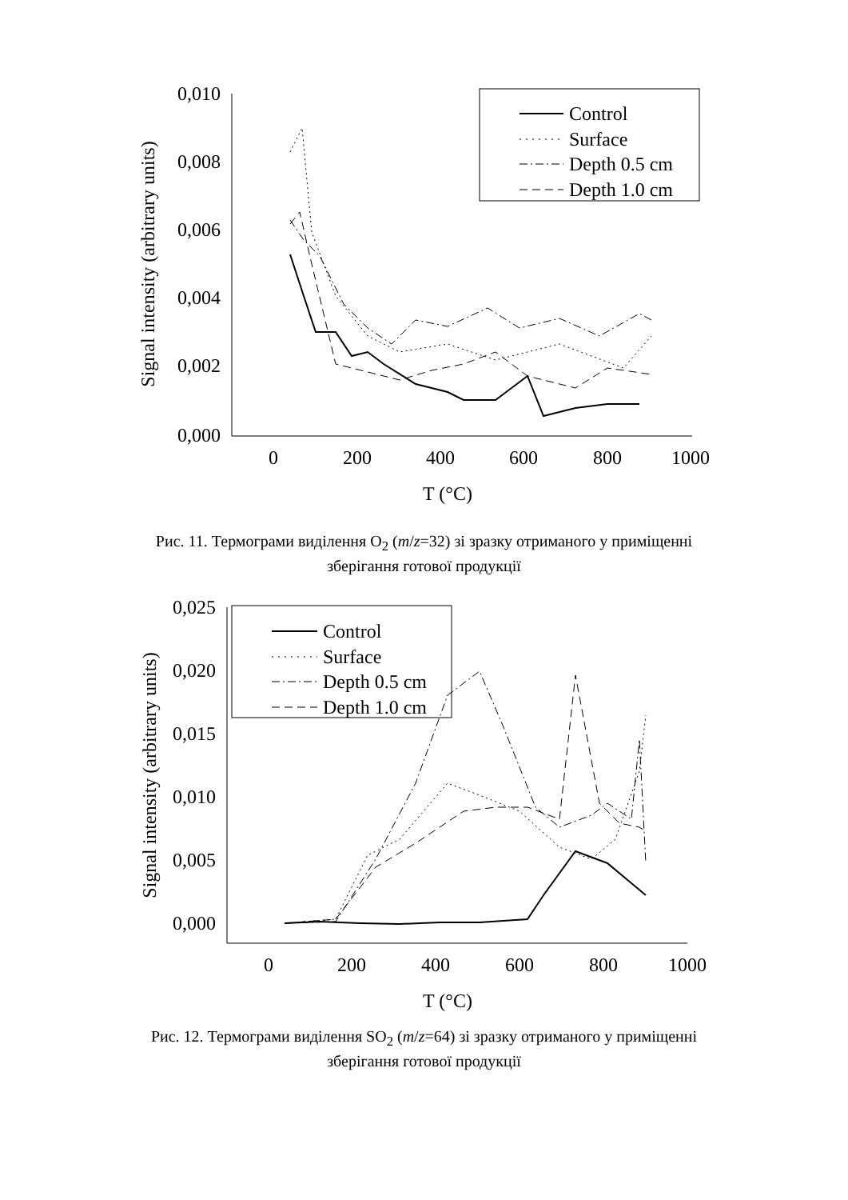0,010
0,008
0,006
0,004
0,002
0,000
0
200
400
600
800
1000
T (°C)
Signal intensity (arbitrary units)
Control
Surface
Depth 0.5 cm
Depth 1.0 cm
Рис. 11. Термограми виділення O<sub>2</sub> (m/z=32) зі зразку отриманого у приміщенні
зберігання готової продукції
0,025
0,020
0,015
0,010
0,005
0,000
0
200
400
600
800
1000
T (°C)
Signal intensity (arbitrary units)
Control
Surface
Depth 0.5 cm
Depth 1.0 cm
Рис. 12. Термограми виділення SO<sub>2</sub> (m/z=64) зі зразку отриманого у приміщенні
зберігання готової продукції